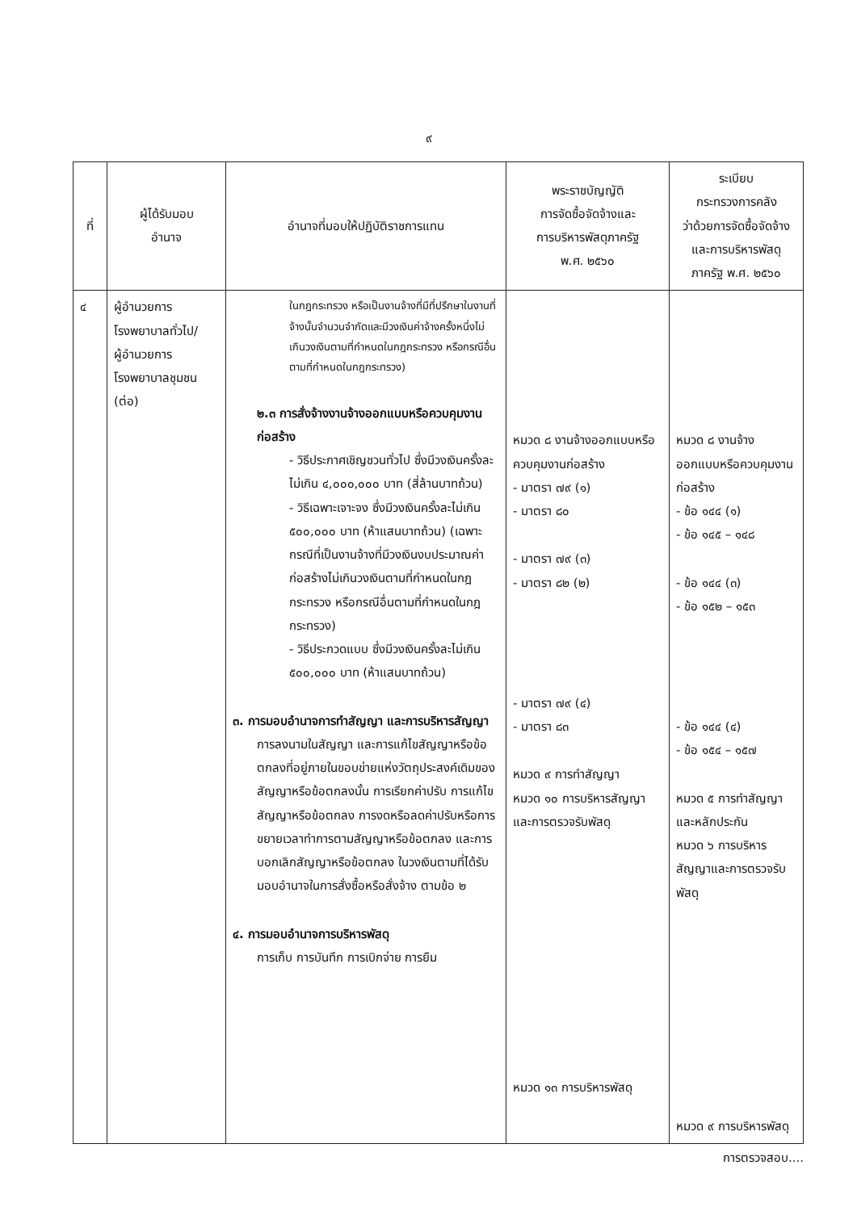๙
| ที่ | ผู้ได้รับมอบ อำนาจ | อำนาจที่มอบให้ปฏิบัติราชการแทน | พระราชบัญญัติ การจัดซื้อจัดจ้างและ การบริหารพัสดุภาครัฐ พ.ศ. ๒๕๖๐ | ระเบียบ กระทรวงการคลัง ว่าด้วยการจัดซื้อจัดจ้าง และการบริหารพัสดุ ภาครัฐ พ.ศ. ๒๕๖๐ |
| --- | --- | --- | --- | --- |
| ๔ | ผู้อำนวยการ โรงพยาบาลทั่วไป/ ผู้อำนวยการ โรงพยาบาลชุมชน (ต่อ) | ในกฎกระทรวง หรือเป็นงานจ้างที่มีที่ปรึกษาในงานที่จ้างนั้นจำนวนจำกัดและมีวงเงินค่าจ้างครั้งหนึ่งไม่เกินวงเงินตามที่กำหนดในกฎกระทรวง หรือกรณีอื่นตามที่กำหนดในกฎกระทรวง) ๒.๓ การสั่งจ้างงานจ้างออกแบบหรือควบคุมงานก่อสร้าง - วิธีประกาศเชิญชวนทั่วไป ซึ่งมีวงเงินครั้งละไม่เกิน ๔,๐๐๐,๐๐๐ บาท (สี่ล้านบาทถ้วน) - วิธีเฉพาะเจาะจง ซึ่งมีวงเงินครั้งละไม่เกิน ๕๐๐,๐๐๐ บาท (ห้าแสนบาทถ้วน) (เฉพาะกรณีที่เป็นงานจ้างที่มีวงเงินงบประมาณค่าก่อสร้างไม่เกินวงเงินตามที่กำหนดในกฎกระทรวง หรือกรณีอื่นตามที่กำหนดในกฎกระทรวง) - วิธีประกวดแบบ ซึ่งมีวงเงินครั้งละไม่เกิน ๕๐๐,๐๐๐ บาท (ห้าแสนบาทถ้วน) ๓. การมอบอำนาจการทำสัญญา และการบริหารสัญญา การลงนามในสัญญา และการแก้ไขสัญญาหรือข้อตกลงที่อยู่ภายในขอบข่ายแห่งวัตถุประสงค์เดิมของสัญญาหรือข้อตกลงนั้น การเรียกค่าปรับ การแก้ไขสัญญาหรือข้อตกลง การงดหรือลดค่าปรับหรือการขยายเวลาทำการตามสัญญาหรือข้อตกลง และการบอกเลิกสัญญาหรือข้อตกลง ในวงเงินตามที่ได้รับมอบอำนาจในการสั่งซื้อหรือสั่งจ้าง ตามข้อ ๒ ๔. การมอบอำนาจการบริหารพัสดุ การเก็บ การบันทึก การเบิกจ่าย การยืม | หมวด ๘ งานจ้างออกแบบหรือควบคุมงานก่อสร้าง - มาตรา ๗๙ (๑) - มาตรา ๘๐ - มาตรา ๗๙ (๓) - มาตรา ๘๒ (๒) - มาตรา ๗๙ (๔) - มาตรา ๘๓ หมวด ๙ การทำสัญญา หมวด ๑๐ การบริหารสัญญาและการตรวจรับพัสดุ หมวด ๑๓ การบริหารพัสดุ | หมวด ๘ งานจ้างออกแบบหรือควบคุมงานก่อสร้าง - ข้อ ๑๔๔ (๑) - ข้อ ๑๔๕ – ๑๔๘ - ข้อ ๑๔๔ (๓) - ข้อ ๑๕๒ – ๑๕๓ - ข้อ ๑๔๔ (๔) - ข้อ ๑๕๔ – ๑๕๗ หมวด ๕ การทำสัญญาและหลักประกัน หมวด ๖ การบริหารสัญญาและการตรวจรับพัสดุ หมวด ๙ การบริหารพัสดุ |
การตรวจสอบ....